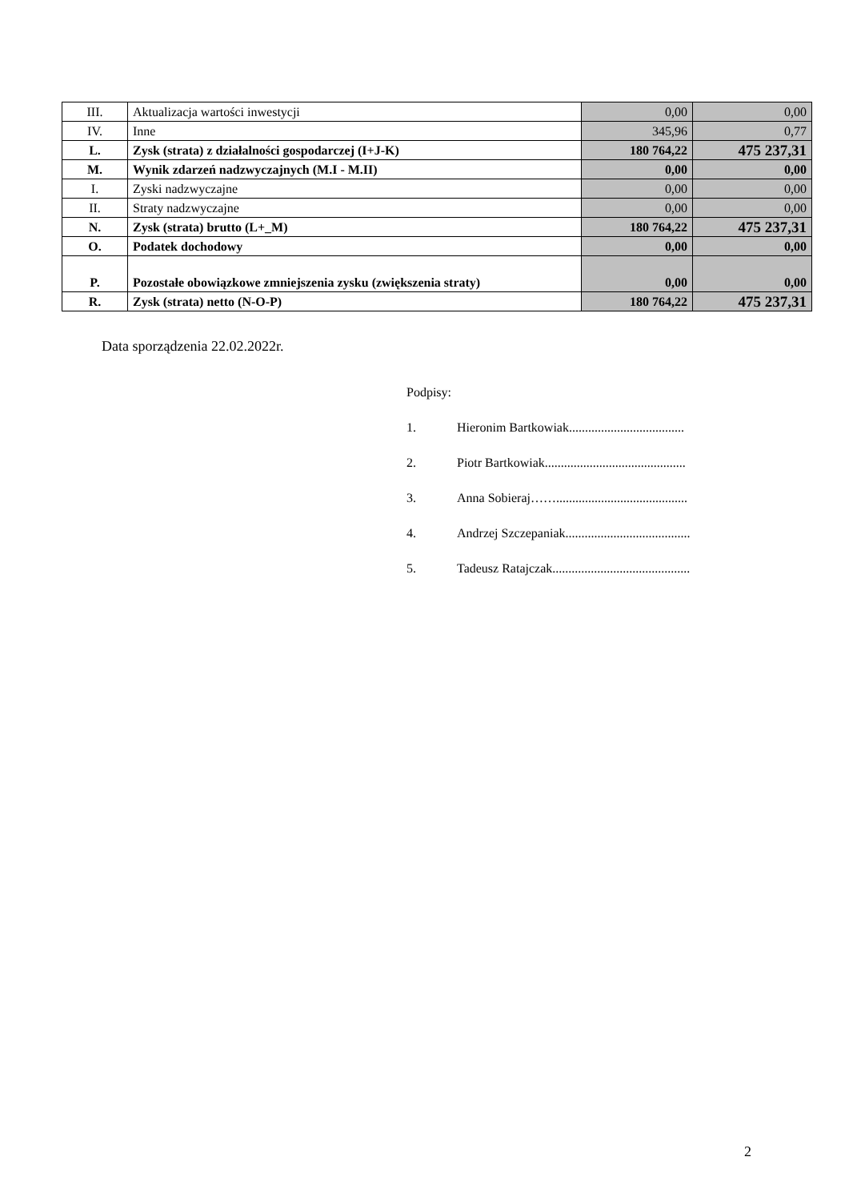| III. | Aktualizacja wartości inwestycji | 0,00 | 0,00 |
| IV. | Inne | 345,96 | 0,77 |
| L. | Zysk (strata) z działalności gospodarczej (I+J-K) | 180 764,22 | 475 237,31 |
| M. | Wynik zdarzeń nadzwyczajnych (M.I - M.II) | 0,00 | 0,00 |
| I. | Zyski nadzwyczajne | 0,00 | 0,00 |
| II. | Straty nadzwyczajne | 0,00 | 0,00 |
| N. | Zysk (strata) brutto (L+_M) | 180 764,22 | 475 237,31 |
| O. | Podatek dochodowy | 0,00 | 0,00 |
| P. | Pozostałe obowiązkowe zmniejszenia zysku (zwiększenia straty) | 0,00 | 0,00 |
| R. | Zysk (strata) netto (N-O-P) | 180 764,22 | 475 237,31 |
Data sporządzenia 22.02.2022r.
Podpisy:
1. Hieronim Bartkowiak....................................
2. Piotr Bartkowiak............................................
3. Anna Sobieraj…….........................................
4. Andrzej Szczepaniak.......................................
5. Tadeusz Ratajczak...........................................
2